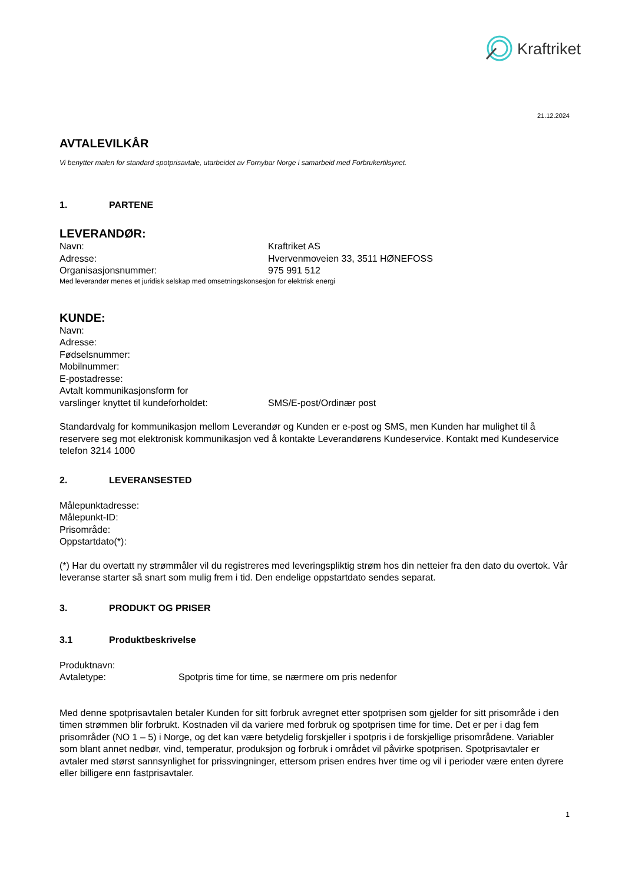Kraftriket
21.12.2024
AVTALEVILKÅR
Vi benytter malen for standard spotprisavtale, utarbeidet av Fornybar Norge i samarbeid med Forbrukertilsynet.
1. PARTENE
LEVERANDØR:
Navn: Kraftriket AS
Adresse: Hvervenmoveien 33, 3511 HØNEFOSS
Organisasjonsnummer: 975 991 512
Med leverandør menes et juridisk selskap med omsetningskonsesjon for elektrisk energi
KUNDE:
Navn:
Adresse:
Fødselsnummer:
Mobilnummer:
E-postadresse:
Avtalt kommunikasjonsform for
varslinger knyttet til kundeforholdet: SMS/E-post/Ordinær post
Standardvalg for kommunikasjon mellom Leverandør og Kunden er e-post og SMS, men Kunden har mulighet til å reservere seg mot elektronisk kommunikasjon ved å kontakte Leverandørens Kundeservice. Kontakt med Kundeservice telefon 3214 1000
2. LEVERANSESTED
Målepunktadresse:
Målepunkt-ID:
Prisområde:
Oppstartdato(*):
(*) Har du overtatt ny strømmåler vil du registreres med leveringspliktig strøm hos din netteier fra den dato du overtok. Vår leveranse starter så snart som mulig frem i tid. Den endelige oppstartdato sendes separat.
3. PRODUKT OG PRISER
3.1 Produktbeskrivelse
Produktnavn:
Avtaletype: Spotpris time for time, se nærmere om pris nedenfor
Med denne spotprisavtalen betaler Kunden for sitt forbruk avregnet etter spotprisen som gjelder for sitt prisområde i den timen strømmen blir forbrukt. Kostnaden vil da variere med forbruk og spotprisen time for time. Det er per i dag fem prisområder (NO 1 – 5) i Norge, og det kan være betydelig forskjeller i spotpris i de forskjellige prisområdene. Variabler som blant annet nedbør, vind, temperatur, produksjon og forbruk i området vil påvirke spotprisen. Spotprisavtaler er avtaler med størst sannsynlighet for prissvingninger, ettersom prisen endres hver time og vil i perioder være enten dyrere eller billigere enn fastprisavtaler.
1